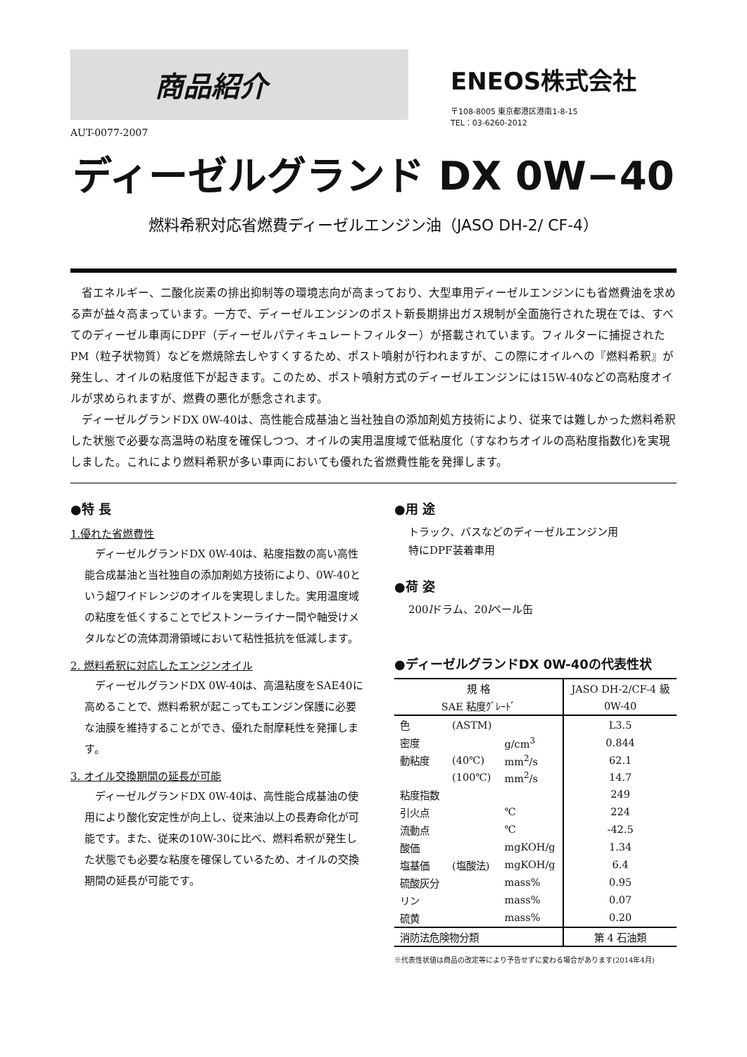商品紹介
ENEOS株式会社
〒108-8005 東京都港区港南1-8-15
TEL：03-6260-2012
AUT-0077-2007
ディーゼルグランド DX 0W−40
燃料希釈対応省燃費ディーゼルエンジン油（JASO DH-2/ CF-4）
省エネルギー、二酸化炭素の排出抑制等の環境志向が高まっており、大型車用ディーゼルエンジンにも省燃費油を求める声が益々高まっています。一方で、ディーゼルエンジンのポスト新長期排出ガス規制が全面施行された現在では、すべてのディーゼル車両にDPF（ディーゼルパティキュレートフィルター）が搭載されています。フィルターに捕捉されたPM（粒子状物質）などを燃焼除去しやすくするため、ポスト噴射が行われますが、この際にオイルへの『燃料希釈』が発生し、オイルの粘度低下が起きます。このため、ポスト噴射方式のディーゼルエンジンには15W-40などの高粘度オイルが求められますが、燃費の悪化が懸念されます。
ディーゼルグランドDX 0W-40は、高性能合成基油と当社独自の添加剤処方技術により、従来では難しかった燃料希釈した状態で必要な高温時の粘度を確保しつつ、オイルの実用温度域で低粘度化（すなわちオイルの高粘度指数化)を実現しました。これにより燃料希釈が多い車両においても優れた省燃費性能を発揮します。
●特 長
1.優れた省燃費性
ディーゼルグランドDX 0W-40は、粘度指数の高い高性能合成基油と当社独自の添加剤処方技術により、0W-40という超ワイドレンジのオイルを実現しました。実用温度域の粘度を低くすることでピストンーライナー間や軸受けメタルなどの流体潤滑領域において粘性抵抗を低減します。
2. 燃料希釈に対応したエンジンオイル
ディーゼルグランドDX 0W-40は、高温粘度をSAE40に高めることで、燃料希釈が起こってもエンジン保護に必要な油膜を維持することができ、優れた耐摩耗性を発揮します。
3. オイル交換期間の延長が可能
ディーゼルグランドDX 0W-40は、高性能合成基油の使用により酸化安定性が向上し、従来油以上の長寿命化が可能です。また、従来の10W-30に比べ、燃料希釈が発生した状態でも必要な粘度を確保しているため、オイルの交換期間の延長が可能です。
●用 途
トラック、バスなどのディーゼルエンジン用
特にDPF装着車用
●荷 姿
200lドラム、20lペール缶
●ディーゼルグランドDX 0W-40の代表性状
| 規 格 | | | JASO DH-2/CF-4 級 |
| --- | --- | --- | --- |
| SAE 粘度ｸﾞﾚｰﾄﾞ | | | 0W-40 |
| 色 | (ASTM) | | L3.5 |
| 密度 | | g/cm<sup>3</sup> | 0.844 |
| 動粘度 | (40℃) | mm<sup>2</sup>/s | 62.1 |
| | (100℃) | mm<sup>2</sup>/s | 14.7 |
| 粘度指数 | | | 249 |
| 引火点 | | ℃ | 224 |
| 流動点 | | ℃ | -42.5 |
| 酸価 | | mgKOH/g | 1.34 |
| 塩基価 | (塩酸法) | mgKOH/g | 6.4 |
| 硫酸灰分 | | mass% | 0.95 |
| リン | | mass% | 0.07 |
| 硫黄 | | mass% | 0.20 |
| 消防法危険物分類 | | | 第 4 石油類 |
※代表性状値は商品の改定等により予告せずに変わる場合があります(2014年4月)